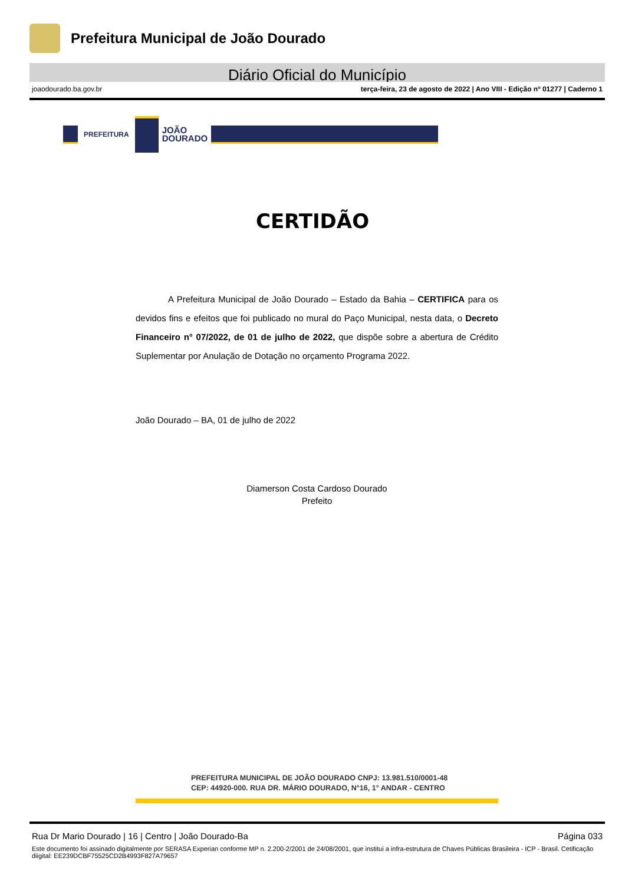Prefeitura Municipal de João Dourado
Diário Oficial do Município
joaodourado.ba.gov.br terça-feira, 23 de agosto de 2022 | Ano VIII - Edição nº 01277 | Caderno 1
PREFEITURA
JOÃO
DOURADO
CERTIDÃO
A Prefeitura Municipal de João Dourado – Estado da Bahia – CERTIFICA para os devidos fins e efeitos que foi publicado no mural do Paço Municipal, nesta data, o Decreto Financeiro n° 07/2022, de 01 de julho de 2022, que dispõe sobre a abertura de Crédito Suplementar por Anulação de Dotação no orçamento Programa 2022.
João Dourado – BA, 01 de julho de 2022
Diamerson Costa Cardoso Dourado
Prefeito
PREFEITURA MUNICIPAL DE JOÃO DOURADO CNPJ: 13.981.510/0001-48
CEP: 44920-000. RUA DR. MÁRIO DOURADO, N°16, 1° ANDAR - CENTRO
Rua Dr Mario Dourado | 16 | Centro | João Dourado-Ba Página 033
Este documento foi assinado digitalmente por SERASA Experian conforme MP n. 2.200-2/2001 de 24/08/2001, que institui a infra-estrutura de Chaves Públicas Brasileira - ICP - Brasil. Cetificação diigital: EE239DCBF75525CD2B4993F827A79657